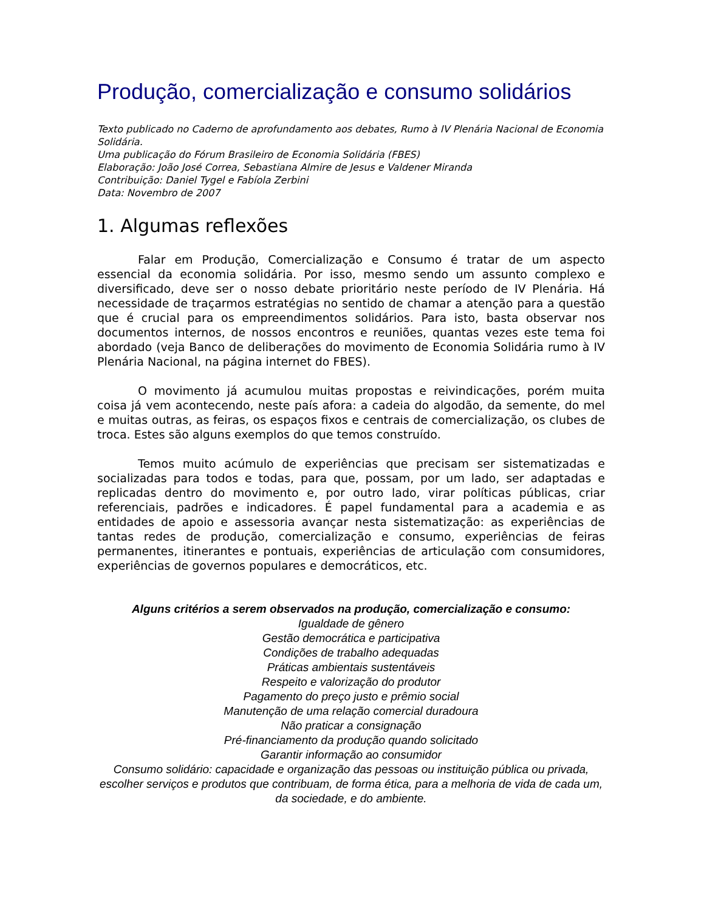Produção, comercialização e consumo solidários
Texto publicado no Caderno de aprofundamento aos debates, Rumo à IV Plenária Nacional de Economia Solidária.
Uma publicação do Fórum Brasileiro de Economia Solidária (FBES)
Elaboração: João José Correa, Sebastiana Almire de Jesus e Valdener Miranda
Contribuição: Daniel Tygel e Fabíola Zerbini
Data: Novembro de 2007
1. Algumas reflexões
Falar em Produção, Comercialização e Consumo é tratar de um aspecto essencial da economia solidária. Por isso, mesmo sendo um assunto complexo e diversificado, deve ser o nosso debate prioritário neste período de IV Plenária. Há necessidade de traçarmos estratégias no sentido de chamar a atenção para a questão que é crucial para os empreendimentos solidários. Para isto, basta observar nos documentos internos, de nossos encontros e reuniões, quantas vezes este tema foi abordado (veja Banco de deliberações do movimento de Economia Solidária rumo à IV Plenária Nacional, na página internet do FBES).
O movimento já acumulou muitas propostas e reivindicações, porém muita coisa já vem acontecendo, neste país afora: a cadeia do algodão, da semente, do mel e muitas outras, as feiras, os espaços fixos e centrais de comercialização, os clubes de troca. Estes são alguns exemplos do que temos construído.
Temos muito acúmulo de experiências que precisam ser sistematizadas e socializadas para todos e todas, para que, possam, por um lado, ser adaptadas e replicadas dentro do movimento e, por outro lado, virar políticas públicas, criar referenciais, padrões e indicadores. É papel fundamental para a academia e as entidades de apoio e assessoria avançar nesta sistematização: as experiências de tantas redes de produção, comercialização e consumo, experiências de feiras permanentes, itinerantes e pontuais, experiências de articulação com consumidores, experiências de governos populares e democráticos, etc.
Alguns critérios a serem observados na produção, comercialização e consumo:
Igualdade de gênero
Gestão democrática e participativa
Condições de trabalho adequadas
Práticas ambientais sustentáveis
Respeito e valorização do produtor
Pagamento do preço justo e prêmio social
Manutenção de uma relação comercial duradoura
Não praticar a consignação
Pré-financiamento da produção quando solicitado
Garantir informação ao consumidor
Consumo solidário: capacidade e organização das pessoas ou instituição pública ou privada, escolher serviços e produtos que contribuam, de forma ética, para a melhoria de vida de cada um, da sociedade, e do ambiente.